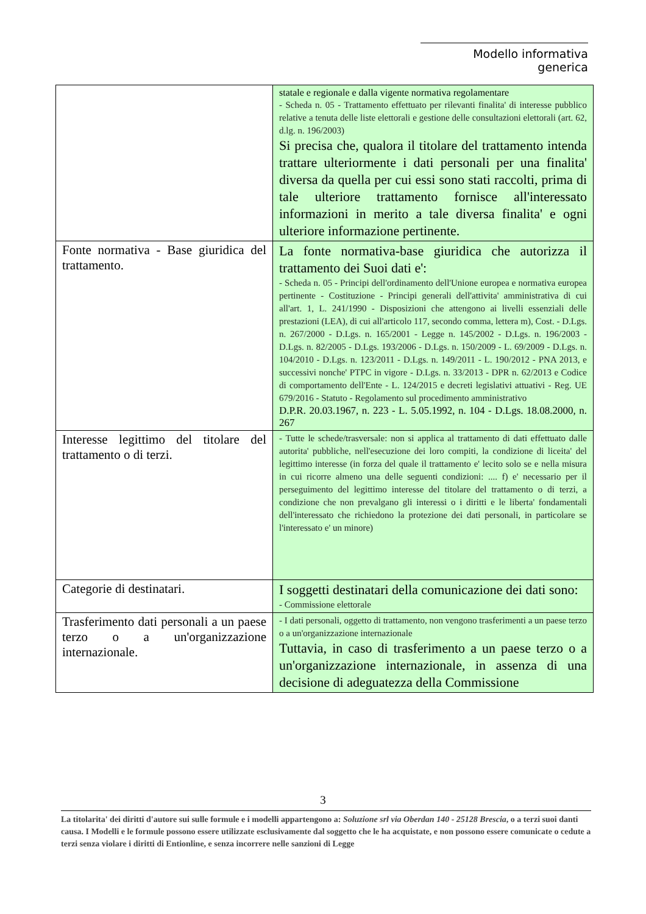Modello informativa generica
| | statale e regionale e dalla vigente normativa regolamentare - Scheda n. 05 - Trattamento effettuato per rilevanti finalita' di interesse pubblico relative a tenuta delle liste elettorali e gestione delle consultazioni elettorali (art. 62, d.lg. n. 196/2003) Si precisa che, qualora il titolare del trattamento intenda trattare ulteriormente i dati personali per una finalita' diversa da quella per cui essi sono stati raccolti, prima di tale ulteriore trattamento fornisce all'interessato informazioni in merito a tale diversa finalita' e ogni ulteriore informazione pertinente. |
| Fonte normativa - Base giuridica del trattamento. | La fonte normativa-base giuridica che autorizza il trattamento dei Suoi dati e': - Scheda n. 05 - Principi dell'ordinamento dell'Unione europea e normativa europea pertinente - Costituzione - Principi generali dell'attivita' amministrativa di cui all'art. 1, L. 241/1990 - Disposizioni che attengono ai livelli essenziali delle prestazioni (LEA), di cui all'articolo 117, secondo comma, lettera m), Cost. - D.Lgs. n. 267/2000 - D.Lgs. n. 165/2001 - Legge n. 145/2002 - D.Lgs. n. 196/2003 - D.Lgs. n. 82/2005 - D.Lgs. 193/2006 - D.Lgs. n. 150/2009 - L. 69/2009 - D.Lgs. n. 104/2010 - D.Lgs. n. 123/2011 - D.Lgs. n. 149/2011 - L. 190/2012 - PNA 2013, e successivi nonche' PTPC in vigore - D.Lgs. n. 33/2013 - DPR n. 62/2013 e Codice di comportamento dell'Ente - L. 124/2015 e decreti legislativi attuativi - Reg. UE 679/2016 - Statuto - Regolamento sul procedimento amministrativo D.P.R. 20.03.1967, n. 223 - L. 5.05.1992, n. 104 - D.Lgs. 18.08.2000, n. 267 |
| Interesse legittimo del titolare del trattamento o di terzi. | - Tutte le schede/trasversale: non si applica al trattamento di dati effettuato dalle autorita' pubbliche, nell'esecuzione dei loro compiti, la condizione di liceita' del legittimo interesse (in forza del quale il trattamento e' lecito solo se e nella misura in cui ricorre almeno una delle seguenti condizioni: .... f) e' necessario per il perseguimento del legittimo interesse del titolare del trattamento o di terzi, a condizione che non prevalgano gli interessi o i diritti e le liberta' fondamentali dell'interessato che richiedono la protezione dei dati personali, in particolare se l'interessato e' un minore) |
| Categorie di destinatari. | I soggetti destinatari della comunicazione dei dati sono: - Commissione elettorale |
| Trasferimento dati personali a un paese terzo o a un'organizzazione internazionale. | - I dati personali, oggetto di trattamento, non vengono trasferimenti a un paese terzo o a un'organizzazione internazionale Tuttavia, in caso di trasferimento a un paese terzo o a un'organizzazione internazionale, in assenza di una decisione di adeguatezza della Commissione |
3
La titolarita' dei diritti d'autore sui sulle formule e i modelli appartengono a: Soluzione srl via Oberdan 140 - 25128 Brescia, o a terzi suoi danti causa. I Modelli e le formule possono essere utilizzate esclusivamente dal soggetto che le ha acquistate, e non possono essere comunicate o cedute a terzi senza violare i diritti di Entionline, e senza incorrere nelle sanzioni di Legge